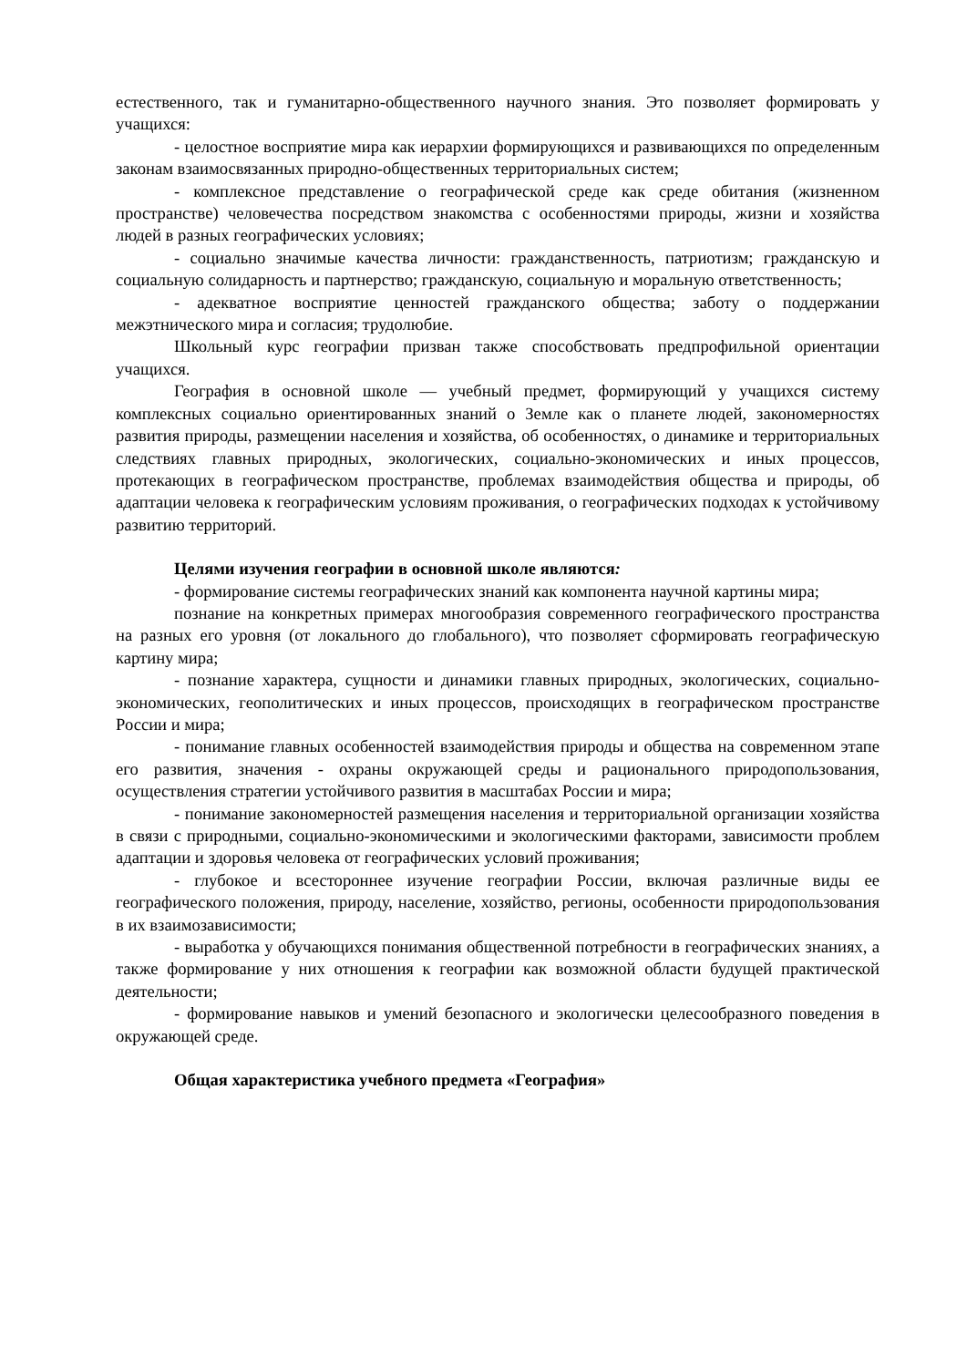естественного, так и гуманитарно-общественного научного знания. Это позволяет формировать у учащихся:
- целостное восприятие мира как иерархии формирующихся и развивающихся по определенным законам взаимосвязанных природно-общественных территориальных систем;
- комплексное представление о географической среде как среде обитания (жизненном пространстве) человечества посредством знакомства с особенностями природы, жизни и хозяйства людей в разных географических условиях;
- социально значимые качества личности: гражданственность, патриотизм; гражданскую и социальную солидарность и партнерство; гражданскую, социальную и моральную ответственность;
- адекватное восприятие ценностей гражданского общества; заботу о поддержании межэтнического мира и согласия; трудолюбие.
Школьный курс географии призван также способствовать предпрофильной ориентации учащихся.
География в основной школе — учебный предмет, формирующий у учащихся систему комплексных социально ориентированных знаний о Земле как о планете людей, закономерностях развития природы, размещении населения и хозяйства, об особенностях, о динамике и территориальных следствиях главных природных, экологических, социально-экономических и иных процессов, протекающих в географическом пространстве, проблемах взаимодействия общества и природы, об адаптации человека к географическим условиям проживания, о географических подходах к устойчивому развитию территорий.
Целями изучения географии в основной школе являются:
- формирование системы географических знаний как компонента научной картины мира;
познание на конкретных примерах многообразия современного географического пространства на разных его уровня (от локального до глобального), что позволяет сформировать географическую картину мира;
- познание характера, сущности и динамики главных природных, экологических, социально-экономических, геополитических и иных процессов, происходящих в географическом пространстве России и мира;
- понимание главных особенностей взаимодействия природы и общества на современном этапе его развития, значения - охраны окружающей среды и рационального природопользования, осуществления стратегии устойчивого развития в масштабах России и мира;
- понимание закономерностей размещения населения и территориальной организации хозяйства в связи с природными, социально-экономическими и экологическими факторами, зависимости проблем адаптации и здоровья человека от географических условий проживания;
- глубокое и всестороннее изучение географии России, включая различные виды ее географического положения, природу, население, хозяйство, регионы, особенности природопользования в их взаимозависимости;
- выработка у обучающихся понимания общественной потребности в географических знаниях, а также формирование у них отношения к географии как возможной области будущей практической деятельности;
- формирование навыков и умений безопасного и экологически целесообразного поведения в окружающей среде.
Общая характеристика учебного предмета «География»